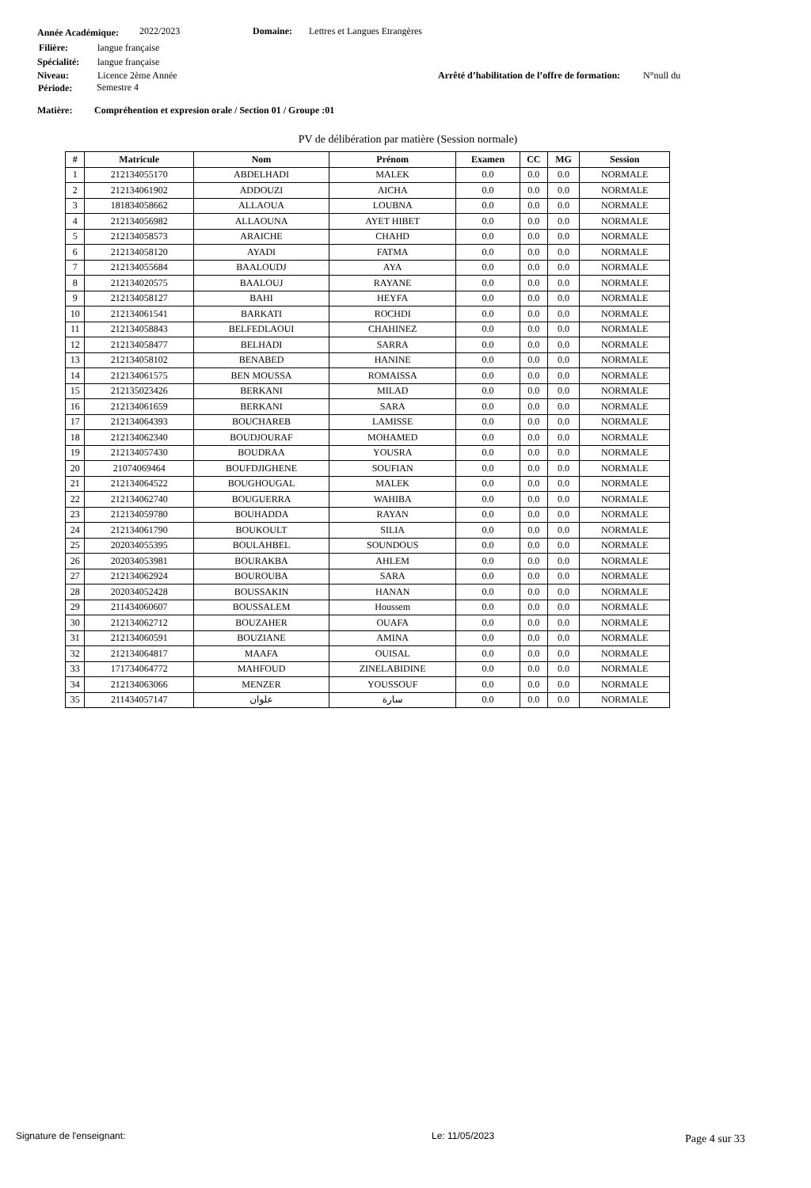Année Académique: 2022/2023 Domaine: Lettres et Langues Etrangères
Filière: langue française
Spécialité: langue française
Niveau: Licence 2ème Année Arrêté d’habilitation de l’offre de formation: N°null du
Période: Semestre 4
Matière: Compréhention et expresion orale / Section 01 / Groupe :01
PV de délibération par matière (Session normale)
| # | Matricule | Nom | Prénom | Examen | CC | MG | Session |
| --- | --- | --- | --- | --- | --- | --- | --- |
| 1 | 212134055170 | ABDELHADI | MALEK | 0.0 | 0.0 | 0.0 | NORMALE |
| 2 | 212134061902 | ADDOUZI | AICHA | 0.0 | 0.0 | 0.0 | NORMALE |
| 3 | 181834058662 | ALLAOUA | LOUBNA | 0.0 | 0.0 | 0.0 | NORMALE |
| 4 | 212134056982 | ALLAOUNA | AYET HIBET | 0.0 | 0.0 | 0.0 | NORMALE |
| 5 | 212134058573 | ARAICHE | CHAHD | 0.0 | 0.0 | 0.0 | NORMALE |
| 6 | 212134058120 | AYADI | FATMA | 0.0 | 0.0 | 0.0 | NORMALE |
| 7 | 212134055684 | BAALOUDJ | AYA | 0.0 | 0.0 | 0.0 | NORMALE |
| 8 | 212134020575 | BAALOUJ | RAYANE | 0.0 | 0.0 | 0.0 | NORMALE |
| 9 | 212134058127 | BAHI | HEYFA | 0.0 | 0.0 | 0.0 | NORMALE |
| 10 | 212134061541 | BARKATI | ROCHDI | 0.0 | 0.0 | 0.0 | NORMALE |
| 11 | 212134058843 | BELFEDLAOUI | CHAHINEZ | 0.0 | 0.0 | 0.0 | NORMALE |
| 12 | 212134058477 | BELHADI | SARRA | 0.0 | 0.0 | 0.0 | NORMALE |
| 13 | 212134058102 | BENABED | HANINE | 0.0 | 0.0 | 0.0 | NORMALE |
| 14 | 212134061575 | BEN MOUSSA | ROMAISSA | 0.0 | 0.0 | 0.0 | NORMALE |
| 15 | 212135023426 | BERKANI | MILAD | 0.0 | 0.0 | 0.0 | NORMALE |
| 16 | 212134061659 | BERKANI | SARA | 0.0 | 0.0 | 0.0 | NORMALE |
| 17 | 212134064393 | BOUCHAREB | LAMISSE | 0.0 | 0.0 | 0.0 | NORMALE |
| 18 | 212134062340 | BOUDJOURAF | MOHAMED | 0.0 | 0.0 | 0.0 | NORMALE |
| 19 | 212134057430 | BOUDRAA | YOUSRA | 0.0 | 0.0 | 0.0 | NORMALE |
| 20 | 21074069464 | BOUFDJIGHENE | SOUFIAN | 0.0 | 0.0 | 0.0 | NORMALE |
| 21 | 212134064522 | BOUGHOUGAL | MALEK | 0.0 | 0.0 | 0.0 | NORMALE |
| 22 | 212134062740 | BOUGUERRA | WAHIBA | 0.0 | 0.0 | 0.0 | NORMALE |
| 23 | 212134059780 | BOUHADDA | RAYAN | 0.0 | 0.0 | 0.0 | NORMALE |
| 24 | 212134061790 | BOUKOULT | SILIA | 0.0 | 0.0 | 0.0 | NORMALE |
| 25 | 202034055395 | BOULAHBEL | SOUNDOUS | 0.0 | 0.0 | 0.0 | NORMALE |
| 26 | 202034053981 | BOURAKBA | AHLEM | 0.0 | 0.0 | 0.0 | NORMALE |
| 27 | 212134062924 | BOUROUBA | SARA | 0.0 | 0.0 | 0.0 | NORMALE |
| 28 | 202034052428 | BOUSSAKIN | HANAN | 0.0 | 0.0 | 0.0 | NORMALE |
| 29 | 211434060607 | BOUSSALEM | Houssem | 0.0 | 0.0 | 0.0 | NORMALE |
| 30 | 212134062712 | BOUZAHER | OUAFA | 0.0 | 0.0 | 0.0 | NORMALE |
| 31 | 212134060591 | BOUZIANE | AMINA | 0.0 | 0.0 | 0.0 | NORMALE |
| 32 | 212134064817 | MAAFA | OUISAL | 0.0 | 0.0 | 0.0 | NORMALE |
| 33 | 171734064772 | MAHFOUD | ZINELABIDINE | 0.0 | 0.0 | 0.0 | NORMALE |
| 34 | 212134063066 | MENZER | YOUSSOUF | 0.0 | 0.0 | 0.0 | NORMALE |
| 35 | 211434057147 | علوان | سارة | 0.0 | 0.0 | 0.0 | NORMALE |
Signature de l'enseignant: Le: 11/05/2023 Page 4 sur 33